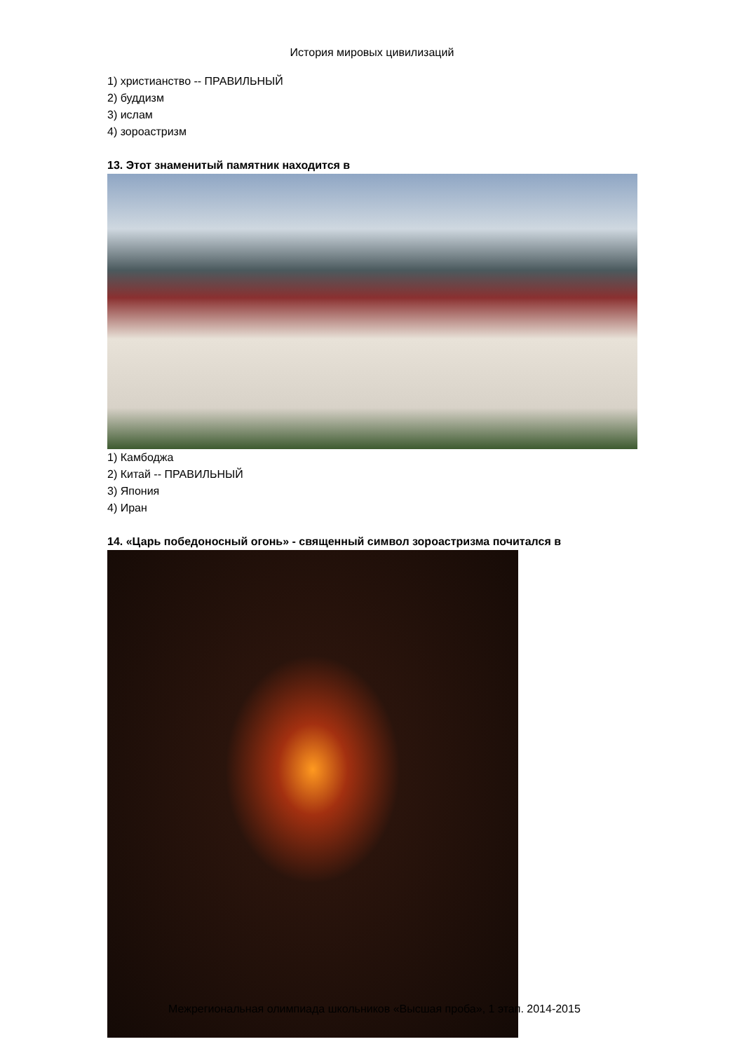История мировых цивилизаций
1) христианство -- ПРАВИЛЬНЫЙ
2) буддизм
3) ислам
4) зороастризм
13. Этот знаменитый памятник находится в
1) Камбоджа
2) Китай -- ПРАВИЛЬНЫЙ
3) Япония
4) Иран
14. «Царь победоносный огонь» - священный символ зороастризма почитался в
Межрегиональная олимпиада школьников «Высшая проба», 1 этап. 2014-2015